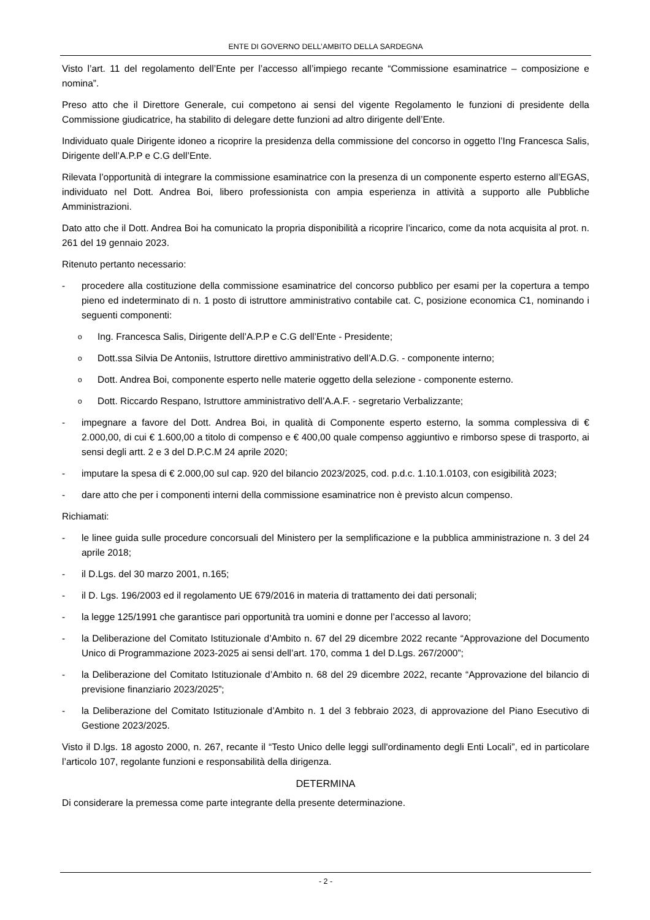ENTE DI GOVERNO DELL’AMBITO DELLA SARDEGNA
Visto l’art. 11 del regolamento dell’Ente per l’accesso all’impiego recante “Commissione esaminatrice – composizione e nomina”.
Preso atto che il Direttore Generale, cui competono ai sensi del vigente Regolamento le funzioni di presidente della Commissione giudicatrice, ha stabilito di delegare dette funzioni ad altro dirigente dell’Ente.
Individuato quale Dirigente idoneo a ricoprire la presidenza della commissione del concorso in oggetto l’Ing Francesca Salis, Dirigente dell’A.P.P e C.G dell’Ente.
Rilevata l’opportunità di integrare la commissione esaminatrice con la presenza di un componente esperto esterno all’EGAS, individuato nel Dott. Andrea Boi, libero professionista con ampia esperienza in attività a supporto alle Pubbliche Amministrazioni.
Dato atto che il Dott. Andrea Boi ha comunicato la propria disponibilità a ricoprire l’incarico, come da nota acquisita al prot. n. 261 del 19 gennaio 2023.
Ritenuto pertanto necessario:
- procedere alla costituzione della commissione esaminatrice del concorso pubblico per esami per la copertura a tempo pieno ed indeterminato di n. 1 posto di istruttore amministrativo contabile cat. C, posizione economica C1, nominando i seguenti componenti:
o Ing. Francesca Salis, Dirigente dell’A.P.P e C.G dell’Ente - Presidente;
o Dott.ssa Silvia De Antoniis, Istruttore direttivo amministrativo dell’A.D.G. - componente interno;
o Dott. Andrea Boi, componente esperto nelle materie oggetto della selezione - componente esterno.
o Dott. Riccardo Respano, Istruttore amministrativo dell’A.A.F. - segretario Verbalizzante;
- impegnare a favore del Dott. Andrea Boi, in qualità di Componente esperto esterno, la somma complessiva di € 2.000,00, di cui € 1.600,00 a titolo di compenso e € 400,00 quale compenso aggiuntivo e rimborso spese di trasporto, ai sensi degli artt. 2 e 3 del D.P.C.M 24 aprile 2020;
- imputare la spesa di € 2.000,00 sul cap. 920 del bilancio 2023/2025, cod. p.d.c. 1.10.1.0103, con esigibilità 2023;
- dare atto che per i componenti interni della commissione esaminatrice non è previsto alcun compenso.
Richiamati:
- le linee guida sulle procedure concorsuali del Ministero per la semplificazione e la pubblica amministrazione n. 3 del 24 aprile 2018;
- il D.Lgs. del 30 marzo 2001, n.165;
- il D. Lgs. 196/2003 ed il regolamento UE 679/2016 in materia di trattamento dei dati personali;
- la legge 125/1991 che garantisce pari opportunità tra uomini e donne per l’accesso al lavoro;
- la Deliberazione del Comitato Istituzionale d’Ambito n. 67 del 29 dicembre 2022 recante “Approvazione del Documento Unico di Programmazione 2023-2025 ai sensi dell’art. 170, comma 1 del D.Lgs. 267/2000”;
- la Deliberazione del Comitato Istituzionale d’Ambito n. 68 del 29 dicembre 2022, recante “Approvazione del bilancio di previsione finanziario 2023/2025”;
- la Deliberazione del Comitato Istituzionale d’Ambito n. 1 del 3 febbraio 2023, di approvazione del Piano Esecutivo di Gestione 2023/2025.
Visto il D.lgs. 18 agosto 2000, n. 267, recante il “Testo Unico delle leggi sull'ordinamento degli Enti Locali”, ed in particolare l’articolo 107, regolante funzioni e responsabilità della dirigenza.
DETERMINA
Di considerare la premessa come parte integrante della presente determinazione.
- 2 -